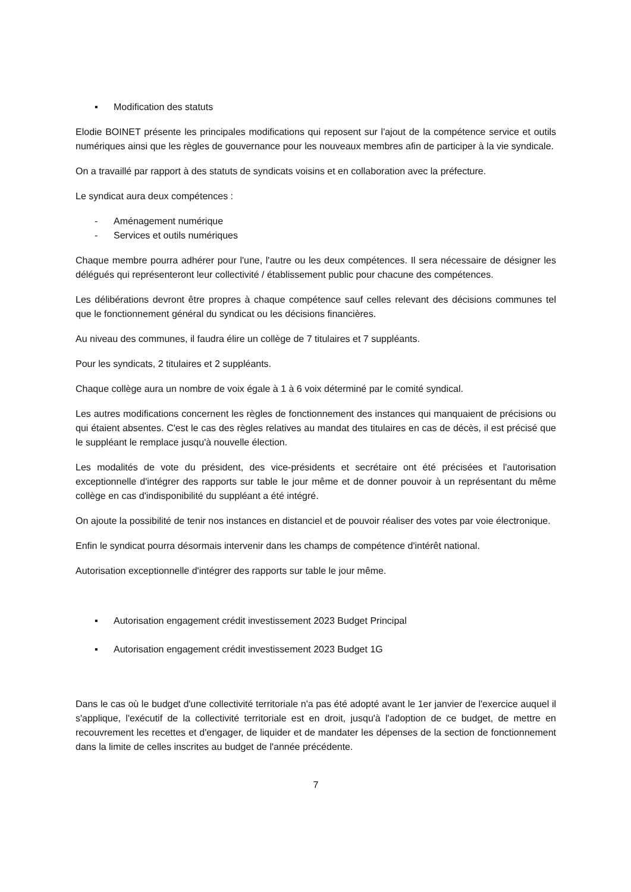▪ Modification des statuts
Elodie BOINET présente les principales modifications qui reposent sur l'ajout de la compétence service et outils numériques ainsi que les règles de gouvernance pour les nouveaux membres afin de participer à la vie syndicale.
On a travaillé par rapport à des statuts de syndicats voisins et en collaboration avec la préfecture.
Le syndicat aura deux compétences :
- Aménagement numérique
- Services et outils numériques
Chaque membre pourra adhérer pour l'une, l'autre ou les deux compétences. Il sera nécessaire de désigner les délégués qui représenteront leur collectivité / établissement public pour chacune des compétences.
Les délibérations devront être propres à chaque compétence sauf celles relevant des décisions communes tel que le fonctionnement général du syndicat ou les décisions financières.
Au niveau des communes, il faudra élire un collège de 7 titulaires et 7 suppléants.
Pour les syndicats, 2 titulaires et 2 suppléants.
Chaque collège aura un nombre de voix égale à 1 à 6 voix déterminé par le comité syndical.
Les autres modifications concernent les règles de fonctionnement des instances qui manquaient de précisions ou qui étaient absentes. C'est le cas des règles relatives au mandat des titulaires en cas de décès, il est précisé que le suppléant le remplace jusqu'à nouvelle élection.
Les modalités de vote du président, des vice-présidents et secrétaire ont été précisées et l'autorisation exceptionnelle d'intégrer des rapports sur table le jour même et de donner pouvoir à un représentant du même collège en cas d'indisponibilité du suppléant a été intégré.
On ajoute la possibilité de tenir nos instances en distanciel et de pouvoir réaliser des votes par voie électronique.
Enfin le syndicat pourra désormais intervenir dans les champs de compétence d'intérêt national.
Autorisation exceptionnelle d'intégrer des rapports sur table le jour même.
▪ Autorisation engagement crédit investissement 2023 Budget Principal
▪ Autorisation engagement crédit investissement 2023 Budget 1G
Dans le cas où le budget d'une collectivité territoriale n'a pas été adopté avant le 1er janvier de l'exercice auquel il s'applique, l'exécutif de la collectivité territoriale est en droit, jusqu'à l'adoption de ce budget, de mettre en recouvrement les recettes et d'engager, de liquider et de mandater les dépenses de la section de fonctionnement dans la limite de celles inscrites au budget de l'année précédente.
7